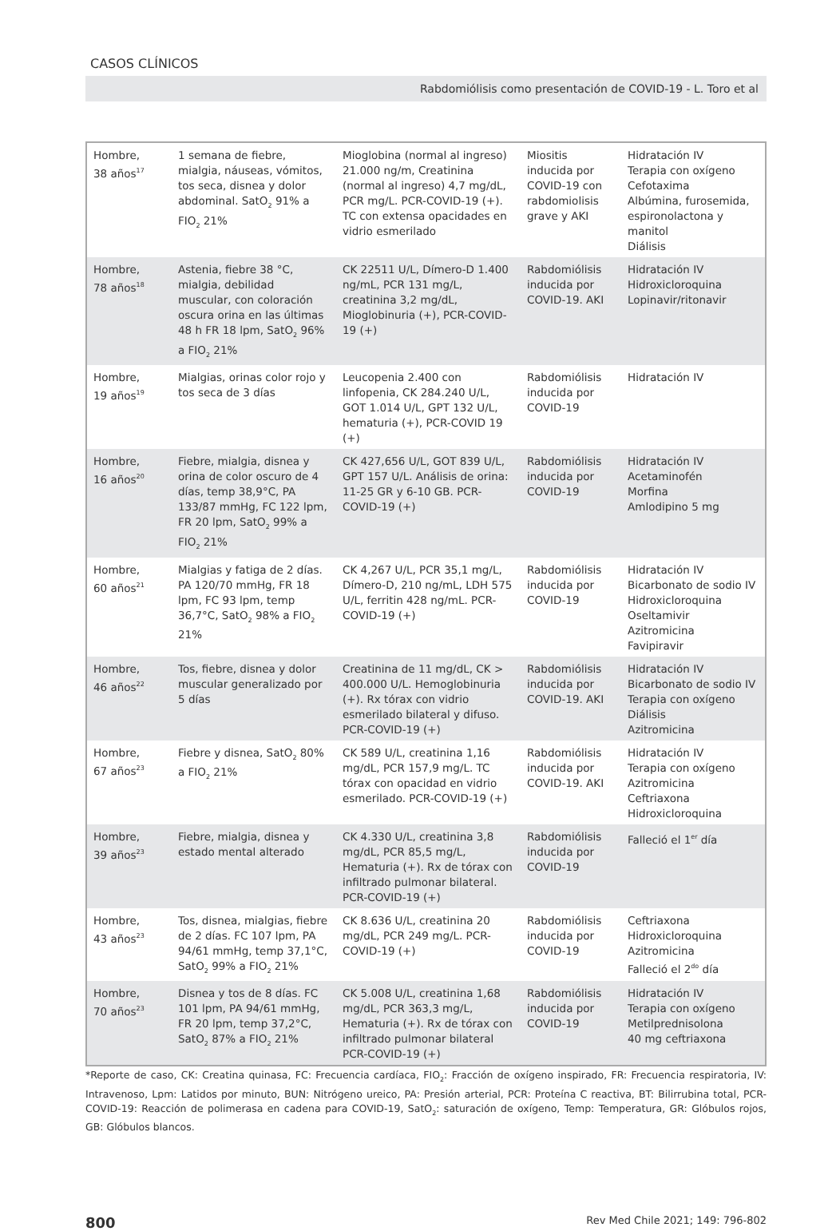CASOS CLÍNICOS
Rabdomiólisis como presentación de COVID-19 - L. Toro et al
| Hombre, 38 años<sup>17</sup> | 1 semana de fiebre, mialgia, náuseas, vómitos, tos seca, disnea y dolor abdominal. SatO<sub>2</sub> 91% a FIO<sub>2</sub> 21% | Mioglobina (normal al ingreso) 21.000 ng/m, Creatinina (normal al ingreso) 4,7 mg/dL, PCR mg/L. PCR-COVID-19 (+). TC con extensa opacidades en vidrio esmerilado | Miositis inducida por COVID-19 con rabdomiolisis grave y AKI | Hidratación IV Terapia con oxígeno Cefotaxima Albúmina, furosemida, espironolactona y manitol Diálisis |
| Hombre, 78 años<sup>18</sup> | Astenia, fiebre 38 °C, mialgia, debilidad muscular, con coloración oscura orina en las últimas 48 h FR 18 lpm, SatO<sub>2</sub> 96% a FIO<sub>2</sub> 21% | CK 22511 U/L, Dímero-D 1.400 ng/mL, PCR 131 mg/L, creatinina 3,2 mg/dL, Mioglobinuria (+), PCR-COVID-19 (+) | Rabdomiólisis inducida por COVID-19. AKI | Hidratación IV Hidroxicloroquina Lopinavir/ritonavir |
| Hombre, 19 años<sup>19</sup> | Mialgias, orinas color rojo y tos seca de 3 días | Leucopenia 2.400 con linfopenia, CK 284.240 U/L, GOT 1.014 U/L, GPT 132 U/L, hematuria (+), PCR-COVID 19 (+) | Rabdomiólisis inducida por COVID-19 | Hidratación IV |
| Hombre, 16 años<sup>20</sup> | Fiebre, mialgia, disnea y orina de color oscuro de 4 días, temp 38,9°C, PA 133/87 mmHg, FC 122 lpm, FR 20 lpm, SatO<sub>2</sub> 99% a FIO<sub>2</sub> 21% | CK 427,656 U/L, GOT 839 U/L, GPT 157 U/L. Análisis de orina: 11-25 GR y 6-10 GB. PCR-COVID-19 (+) | Rabdomiólisis inducida por COVID-19 | Hidratación IV Acetaminofén Morfina Amlodipino 5 mg |
| Hombre, 60 años<sup>21</sup> | Mialgias y fatiga de 2 días. PA 120/70 mmHg, FR 18 lpm, FC 93 lpm, temp 36,7°C, SatO<sub>2</sub> 98% a FIO<sub>2</sub> 21% | CK 4,267 U/L, PCR 35,1 mg/L, Dímero-D, 210 ng/mL, LDH 575 U/L, ferritin 428 ng/mL. PCR-COVID-19 (+) | Rabdomiólisis inducida por COVID-19 | Hidratación IV Bicarbonato de sodio IV Hidroxicloroquina Oseltamivir Azitromicina Favipiravir |
| Hombre, 46 años<sup>22</sup> | Tos, fiebre, disnea y dolor muscular generalizado por 5 días | Creatinina de 11 mg/dL, CK > 400.000 U/L. Hemoglobinuria (+). Rx tórax con vidrio esmerilado bilateral y difuso. PCR-COVID-19 (+) | Rabdomiólisis inducida por COVID-19. AKI | Hidratación IV Bicarbonato de sodio IV Terapia con oxígeno Diálisis Azitromicina |
| Hombre, 67 años<sup>23</sup> | Fiebre y disnea, SatO<sub>2</sub> 80% a FIO<sub>2</sub> 21% | CK 589 U/L, creatinina 1,16 mg/dL, PCR 157,9 mg/L. TC tórax con opacidad en vidrio esmerilado. PCR-COVID-19 (+) | Rabdomiólisis inducida por COVID-19. AKI | Hidratación IV Terapia con oxígeno Azitromicina Ceftriaxona Hidroxicloroquina |
| Hombre, 39 años<sup>23</sup> | Fiebre, mialgia, disnea y estado mental alterado | CK 4.330 U/L, creatinina 3,8 mg/dL, PCR 85,5 mg/L, Hematuria (+). Rx de tórax con infiltrado pulmonar bilateral. PCR-COVID-19 (+) | Rabdomiólisis inducida por COVID-19 | Falleció el 1<sup>er</sup> día |
| Hombre, 43 años<sup>23</sup> | Tos, disnea, mialgias, fiebre de 2 días. FC 107 lpm, PA 94/61 mmHg, temp 37,1°C, SatO<sub>2</sub> 99% a FIO<sub>2</sub> 21% | CK 8.636 U/L, creatinina 20 mg/dL, PCR 249 mg/L. PCR-COVID-19 (+) | Rabdomiólisis inducida por COVID-19 | Ceftriaxona Hidroxicloroquina Azitromicina Falleció el 2<sup>do</sup> día |
| Hombre, 70 años<sup>23</sup> | Disnea y tos de 8 días. FC 101 lpm, PA 94/61 mmHg, FR 20 lpm, temp 37,2°C, SatO<sub>2</sub> 87% a FIO<sub>2</sub> 21% | CK 5.008 U/L, creatinina 1,68 mg/dL, PCR 363,3 mg/L, Hematuria (+). Rx de tórax con infiltrado pulmonar bilateral PCR-COVID-19 (+) | Rabdomiólisis inducida por COVID-19 | Hidratación IV Terapia con oxígeno Metilprednisolona 40 mg ceftriaxona |
*Reporte de caso, CK: Creatina quinasa, FC: Frecuencia cardíaca, FIO<sub>2</sub>: Fracción de oxígeno inspirado, FR: Frecuencia respiratoria, IV: Intravenoso, Lpm: Latidos por minuto, BUN: Nitrógeno ureico, PA: Presión arterial, PCR: Proteína C reactiva, BT: Bilirrubina total, PCR-COVID-19: Reacción de polimerasa en cadena para COVID-19, SatO<sub>2</sub>: saturación de oxígeno, Temp: Temperatura, GR: Glóbulos rojos, GB: Glóbulos blancos.
800 Rev Med Chile 2021; 149: 796-802